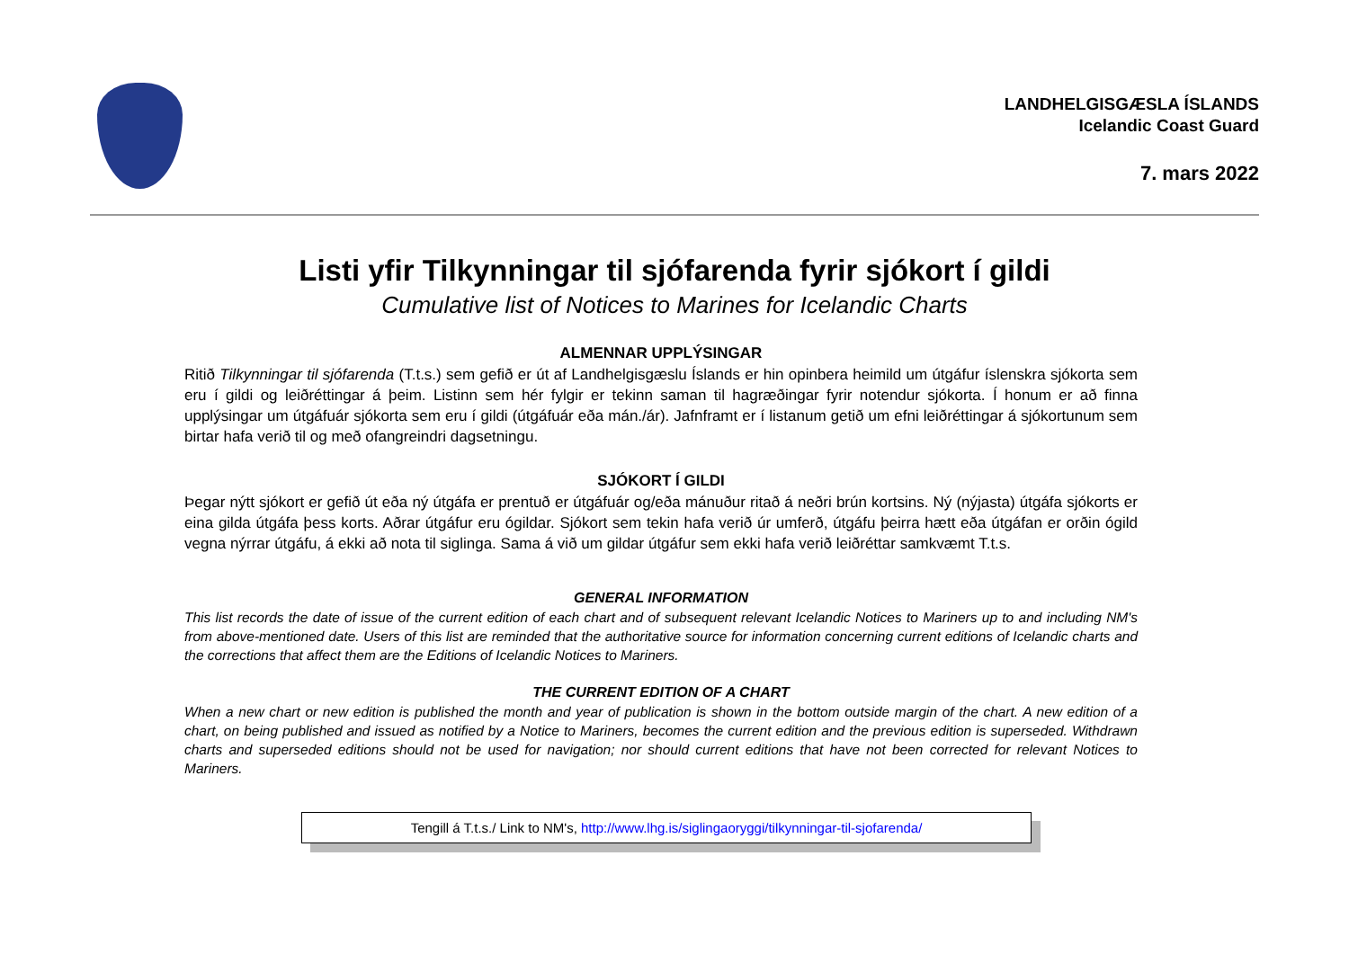LANDHELGISGÆSLA ÍSLANDS
Icelandic Coast Guard
7. mars 2022
Listi yfir Tilkynningar til sjófarenda fyrir sjókort í gildi
Cumulative list of Notices to Marines for Icelandic Charts
ALMENNAR UPPLÝSINGAR
Ritið Tilkynningar til sjófarenda (T.t.s.) sem gefið er út af Landhelgisgæslu Íslands er hin opinbera heimild um útgáfur íslenskra sjókorta sem eru í gildi og leiðréttingar á þeim. Listinn sem hér fylgir er tekinn saman til hagræðingar fyrir notendur sjókorta. Í honum er að finna upplýsingar um útgáfuár sjókorta sem eru í gildi (útgáfuár eða mán./ár). Jafnframt er í listanum getið um efni leiðréttingar á sjókortunum sem birtar hafa verið til og með ofangreindri dagsetningu.
SJÓKORT Í GILDI
Þegar nýtt sjókort er gefið út eða ný útgáfa er prentuð er útgáfuár og/eða mánuður ritað á neðri brún kortsins. Ný (nýjasta) útgáfa sjókorts er eina gilda útgáfa þess korts. Aðrar útgáfur eru ógildar. Sjókort sem tekin hafa verið úr umferð, útgáfu þeirra hætt eða útgáfan er orðin ógild vegna nýrrar útgáfu, á ekki að nota til siglinga. Sama á við um gildar útgáfur sem ekki hafa verið leiðréttar samkvæmt T.t.s.
GENERAL INFORMATION
This list records the date of issue of the current edition of each chart and of subsequent relevant Icelandic Notices to Mariners up to and including NM's from above-mentioned date. Users of this list are reminded that the authoritative source for information concerning current editions of Icelandic charts and the corrections that affect them are the Editions of Icelandic Notices to Mariners.
THE CURRENT EDITION OF A CHART
When a new chart or new edition is published the month and year of publication is shown in the bottom outside margin of the chart. A new edition of a chart, on being published and issued as notified by a Notice to Mariners, becomes the current edition and the previous edition is superseded. Withdrawn charts and superseded editions should not be used for navigation; nor should current editions that have not been corrected for relevant Notices to Mariners.
Tengill á T.t.s./ Link to NM's, http://www.lhg.is/siglingaoryggi/tilkynningar-til-sjofarenda/